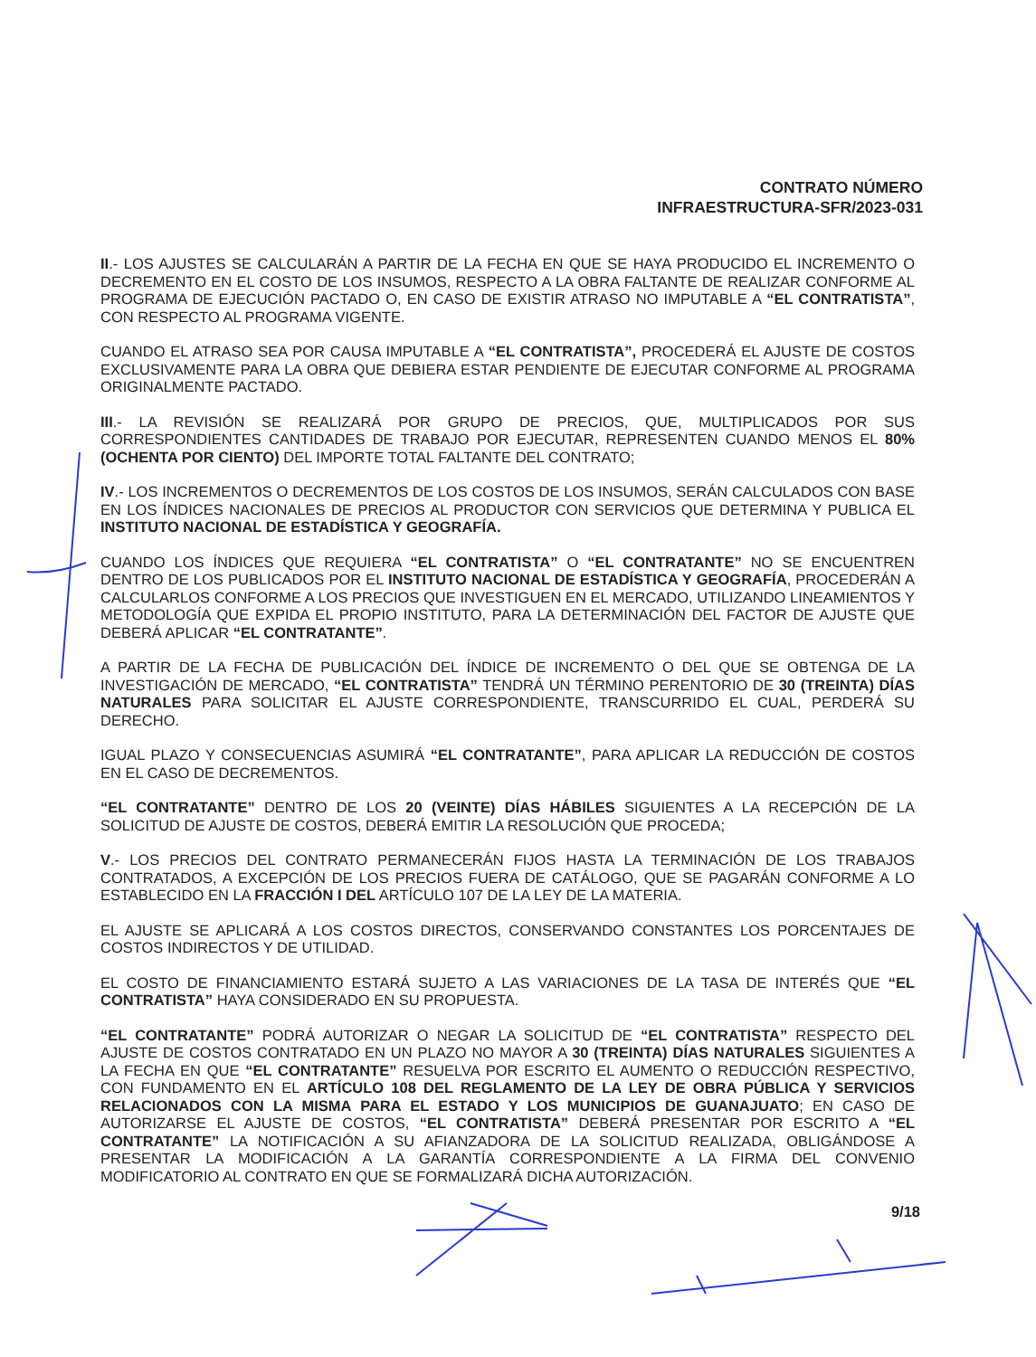CONTRATO NÚMERO
INFRAESTRUCTURA-SFR/2023-031
II.- LOS AJUSTES SE CALCULARÁN A PARTIR DE LA FECHA EN QUE SE HAYA PRODUCIDO EL INCREMENTO O DECREMENTO EN EL COSTO DE LOS INSUMOS, RESPECTO A LA OBRA FALTANTE DE REALIZAR CONFORME AL PROGRAMA DE EJECUCIÓN PACTADO O, EN CASO DE EXISTIR ATRASO NO IMPUTABLE A “EL CONTRATISTA”, CON RESPECTO AL PROGRAMA VIGENTE.
CUANDO EL ATRASO SEA POR CAUSA IMPUTABLE A “EL CONTRATISTA”, PROCEDERÁ EL AJUSTE DE COSTOS EXCLUSIVAMENTE PARA LA OBRA QUE DEBIERA ESTAR PENDIENTE DE EJECUTAR CONFORME AL PROGRAMA ORIGINALMENTE PACTADO.
III.- LA REVISIÓN SE REALIZARÁ POR GRUPO DE PRECIOS, QUE, MULTIPLICADOS POR SUS CORRESPONDIENTES CANTIDADES DE TRABAJO POR EJECUTAR, REPRESENTEN CUANDO MENOS EL 80% (OCHENTA POR CIENTO) DEL IMPORTE TOTAL FALTANTE DEL CONTRATO;
IV.- LOS INCREMENTOS O DECREMENTOS DE LOS COSTOS DE LOS INSUMOS, SERÁN CALCULADOS CON BASE EN LOS ÍNDICES NACIONALES DE PRECIOS AL PRODUCTOR CON SERVICIOS QUE DETERMINA Y PUBLICA EL INSTITUTO NACIONAL DE ESTADÍSTICA Y GEOGRAFÍA.
CUANDO LOS ÍNDICES QUE REQUIERA “EL CONTRATISTA” O “EL CONTRATANTE” NO SE ENCUENTREN DENTRO DE LOS PUBLICADOS POR EL INSTITUTO NACIONAL DE ESTADÍSTICA Y GEOGRAFÍA, PROCEDERÁN A CALCULARLOS CONFORME A LOS PRECIOS QUE INVESTIGUEN EN EL MERCADO, UTILIZANDO LINEAMIENTOS Y METODOLOGÍA QUE EXPIDA EL PROPIO INSTITUTO, PARA LA DETERMINACIÓN DEL FACTOR DE AJUSTE QUE DEBERÁ APLICAR “EL CONTRATANTE”.
A PARTIR DE LA FECHA DE PUBLICACIÓN DEL ÍNDICE DE INCREMENTO O DEL QUE SE OBTENGA DE LA INVESTIGACIÓN DE MERCADO, “EL CONTRATISTA” TENDRÁ UN TÉRMINO PERENTORIO DE 30 (TREINTA) DÍAS NATURALES PARA SOLICITAR EL AJUSTE CORRESPONDIENTE, TRANSCURRIDO EL CUAL, PERDERÁ SU DERECHO.
IGUAL PLAZO Y CONSECUENCIAS ASUMIRÁ “EL CONTRATANTE”, PARA APLICAR LA REDUCCIÓN DE COSTOS EN EL CASO DE DECREMENTOS.
“EL CONTRATANTE” DENTRO DE LOS 20 (VEINTE) DÍAS HÁBILES SIGUIENTES A LA RECEPCIÓN DE LA SOLICITUD DE AJUSTE DE COSTOS, DEBERÁ EMITIR LA RESOLUCIÓN QUE PROCEDA;
V.- LOS PRECIOS DEL CONTRATO PERMANECERÁN FIJOS HASTA LA TERMINACIÓN DE LOS TRABAJOS CONTRATADOS, A EXCEPCIÓN DE LOS PRECIOS FUERA DE CATÁLOGO, QUE SE PAGARÁN CONFORME A LO ESTABLECIDO EN LA FRACCIÓN I DEL ARTÍCULO 107 DE LA LEY DE LA MATERIA.
EL AJUSTE SE APLICARÁ A LOS COSTOS DIRECTOS, CONSERVANDO CONSTANTES LOS PORCENTAJES DE COSTOS INDIRECTOS Y DE UTILIDAD.
EL COSTO DE FINANCIAMIENTO ESTARÁ SUJETO A LAS VARIACIONES DE LA TASA DE INTERÉS QUE “EL CONTRATISTA” HAYA CONSIDERADO EN SU PROPUESTA.
“EL CONTRATANTE” PODRÁ AUTORIZAR O NEGAR LA SOLICITUD DE “EL CONTRATISTA” RESPECTO DEL AJUSTE DE COSTOS CONTRATADO EN UN PLAZO NO MAYOR A 30 (TREINTA) DÍAS NATURALES SIGUIENTES A LA FECHA EN QUE “EL CONTRATANTE” RESUELVA POR ESCRITO EL AUMENTO O REDUCCIÓN RESPECTIVO, CON FUNDAMENTO EN EL ARTÍCULO 108 DEL REGLAMENTO DE LA LEY DE OBRA PÚBLICA Y SERVICIOS RELACIONADOS CON LA MISMA PARA EL ESTADO Y LOS MUNICIPIOS DE GUANAJUATO; EN CASO DE AUTORIZARSE EL AJUSTE DE COSTOS, “EL CONTRATISTA” DEBERÁ PRESENTAR POR ESCRITO A “EL CONTRATANTE” LA NOTIFICACIÓN A SU AFIANZADORA DE LA SOLICITUD REALIZADA, OBLIGÁNDOSE A PRESENTAR LA MODIFICACIÓN A LA GARANTÍA CORRESPONDIENTE A LA FIRMA DEL CONVENIO MODIFICATORIO AL CONTRATO EN QUE SE FORMALIZARÁ DICHA AUTORIZACIÓN.
9/18